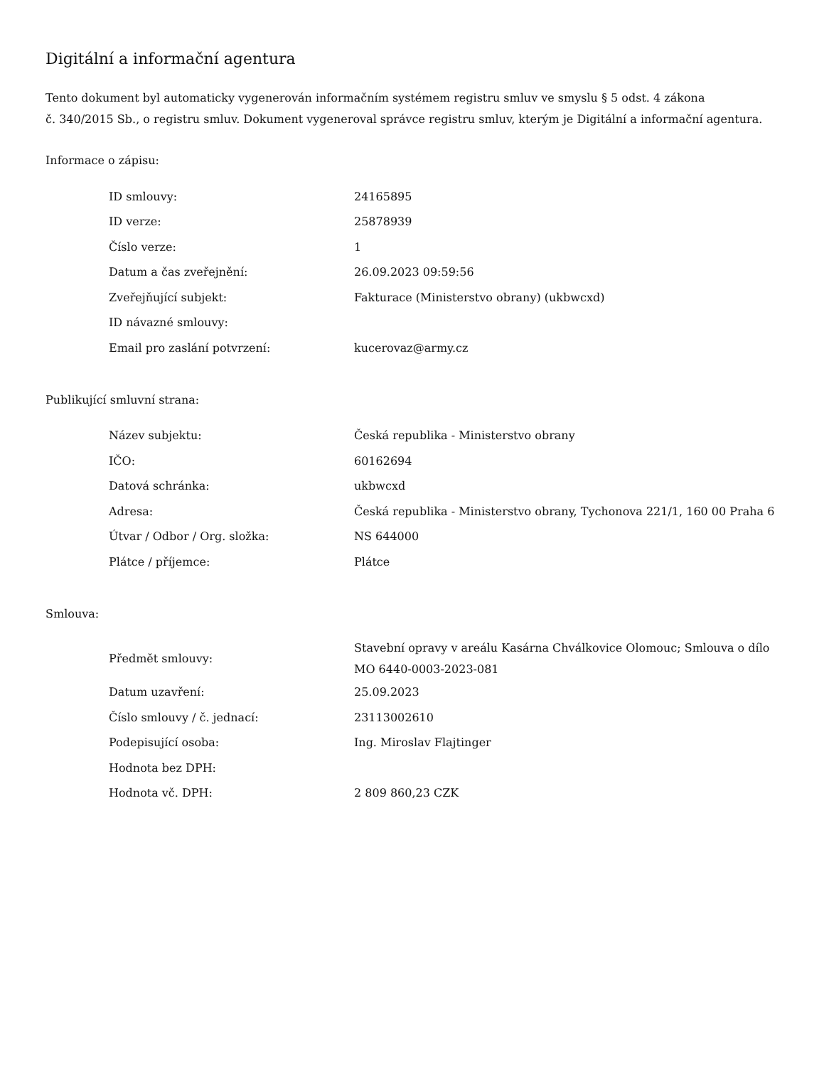Digitální a informační agentura
Tento dokument byl automaticky vygenerován informačním systémem registru smluv ve smyslu § 5 odst. 4 zákona
č. 340/2015 Sb., o registru smluv. Dokument vygeneroval správce registru smluv, kterým je Digitální a informační agentura.
Informace o zápisu:
| ID smlouvy: | 24165895 |
| ID verze: | 25878939 |
| Číslo verze: | 1 |
| Datum a čas zveřejnění: | 26.09.2023 09:59:56 |
| Zveřejňující subjekt: | Fakturace (Ministerstvo obrany) (ukbwcxd) |
| ID návazné smlouvy: | |
| Email pro zaslání potvrzení: | kucerovaz@army.cz |
Publikující smluvní strana:
| Název subjektu: | Česká republika - Ministerstvo obrany |
| IČO: | 60162694 |
| Datová schránka: | ukbwcxd |
| Adresa: | Česká republika - Ministerstvo obrany, Tychonova 221/1, 160 00 Praha 6 |
| Útvar / Odbor / Org. složka: | NS 644000 |
| Plátce / příjemce: | Plátce |
Smlouva:
| Předmět smlouvy: | Stavební opravy v areálu Kasárna Chválkovice Olomouc; Smlouva o dílo MO 6440-0003-2023-081 |
| Datum uzavření: | 25.09.2023 |
| Číslo smlouvy / č. jednací: | 23113002610 |
| Podepisující osoba: | Ing. Miroslav Flajtinger |
| Hodnota bez DPH: | |
| Hodnota vč. DPH: | 2 809 860,23 CZK |